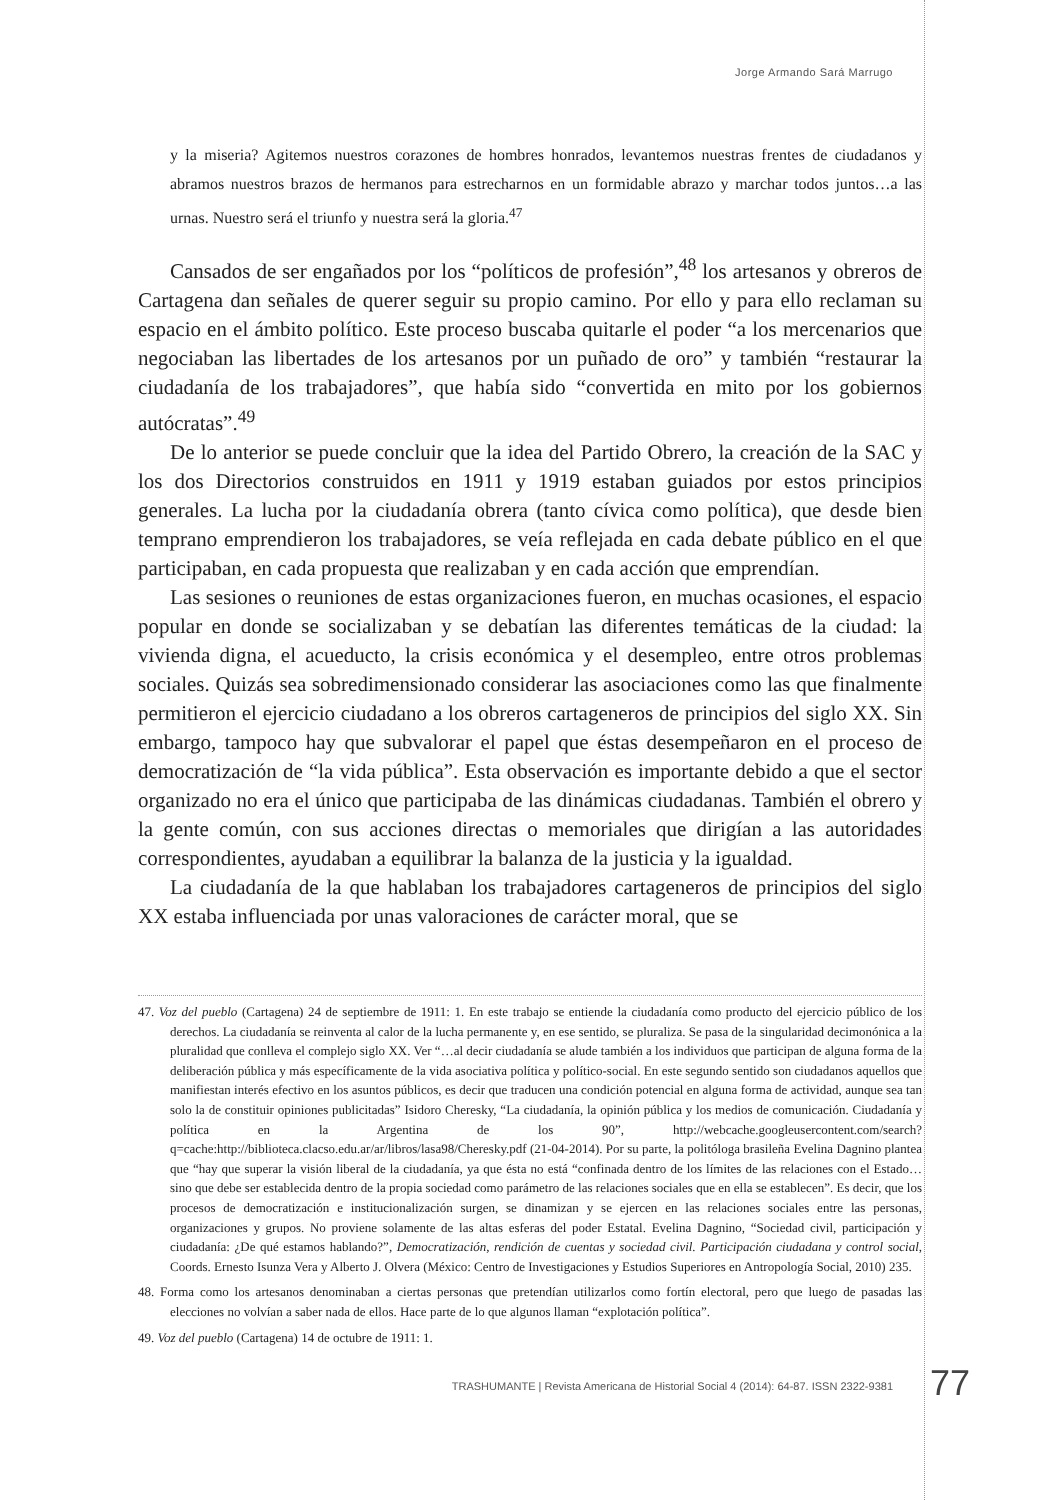Jorge Armando Sará Marrugo
y la miseria? Agitemos nuestros corazones de hombres honrados, levantemos nuestras frentes de ciudadanos y abramos nuestros brazos de hermanos para estrecharnos en un formidable abrazo y marchar todos juntos…a las urnas. Nuestro será el triunfo y nuestra será la gloria.<sup>47</sup>
Cansados de ser engañados por los “políticos de profesión”,<sup>48</sup> los artesanos y obreros de Cartagena dan señales de querer seguir su propio camino. Por ello y para ello reclaman su espacio en el ámbito político. Este proceso buscaba quitarle el poder “a los mercenarios que negociaban las libertades de los artesanos por un puñado de oro” y también “restaurar la ciudadanía de los trabajadores”, que había sido “convertida en mito por los gobiernos autócratas”.<sup>49</sup>
De lo anterior se puede concluir que la idea del Partido Obrero, la creación de la SAC y los dos Directorios construidos en 1911 y 1919 estaban guiados por estos principios generales. La lucha por la ciudadanía obrera (tanto cívica como política), que desde bien temprano emprendieron los trabajadores, se veía reflejada en cada debate público en el que participaban, en cada propuesta que realizaban y en cada acción que emprendían.
Las sesiones o reuniones de estas organizaciones fueron, en muchas ocasiones, el espacio popular en donde se socializaban y se debatían las diferentes temáticas de la ciudad: la vivienda digna, el acueducto, la crisis económica y el desempleo, entre otros problemas sociales. Quizás sea sobredimensionado considerar las asociaciones como las que finalmente permitieron el ejercicio ciudadano a los obreros cartageneros de principios del siglo XX. Sin embargo, tampoco hay que subvalorar el papel que éstas desempeñaron en el proceso de democratización de “la vida pública”. Esta observación es importante debido a que el sector organizado no era el único que participaba de las dinámicas ciudadanas. También el obrero y la gente común, con sus acciones directas o memoriales que dirigían a las autoridades correspondientes, ayudaban a equilibrar la balanza de la justicia y la igualdad.
La ciudadanía de la que hablaban los trabajadores cartageneros de principios del siglo XX estaba influenciada por unas valoraciones de carácter moral, que se
47. Voz del pueblo (Cartagena) 24 de septiembre de 1911: 1. En este trabajo se entiende la ciudadanía como producto del ejercicio público de los derechos. La ciudadanía se reinventa al calor de la lucha permanente y, en ese sentido, se pluraliza. Se pasa de la singularidad decimonónica a la pluralidad que conlleva el complejo siglo XX. Ver “…al decir ciudadanía se alude también a los individuos que participan de alguna forma de la deliberación pública y más específicamente de la vida asociativa política y político-social. En este segundo sentido son ciudadanos aquellos que manifiestan interés efectivo en los asuntos públicos, es decir que traducen una condición potencial en alguna forma de actividad, aunque sea tan solo la de constituir opiniones publicitadas” Isidoro Cheresky, “La ciudadanía, la opinión pública y los medios de comunicación. Ciudadanía y política en la Argentina de los 90”, http://webcache.googleusercontent.com/search?q=cache:http://biblioteca.clacso.edu.ar/ar/libros/lasa98/Cheresky.pdf (21-04-2014). Por su parte, la politóloga brasileña Evelina Dagnino plantea que “hay que superar la visión liberal de la ciudadanía, ya que ésta no está “confinada dentro de los límites de las relaciones con el Estado…sino que debe ser establecida dentro de la propia sociedad como parámetro de las relaciones sociales que en ella se establecen”. Es decir, que los procesos de democratización e institucionalización surgen, se dinamizan y se ejercen en las relaciones sociales entre las personas, organizaciones y grupos. No proviene solamente de las altas esferas del poder Estatal. Evelina Dagnino, “Sociedad civil, participación y ciudadanía: ¿De qué estamos hablando?”, Democratización, rendición de cuentas y sociedad civil. Participación ciudadana y control social, Coords. Ernesto Isunza Vera y Alberto J. Olvera (México: Centro de Investigaciones y Estudios Superiores en Antropología Social, 2010) 235.
48. Forma como los artesanos denominaban a ciertas personas que pretendían utilizarlos como fortín electoral, pero que luego de pasadas las elecciones no volvían a saber nada de ellos. Hace parte de lo que algunos llaman “explotación política”.
49. Voz del pueblo (Cartagena) 14 de octubre de 1911: 1.
TRASHUMANTE | Revista Americana de Historial Social 4 (2014): 64-87. ISSN 2322-9381
77